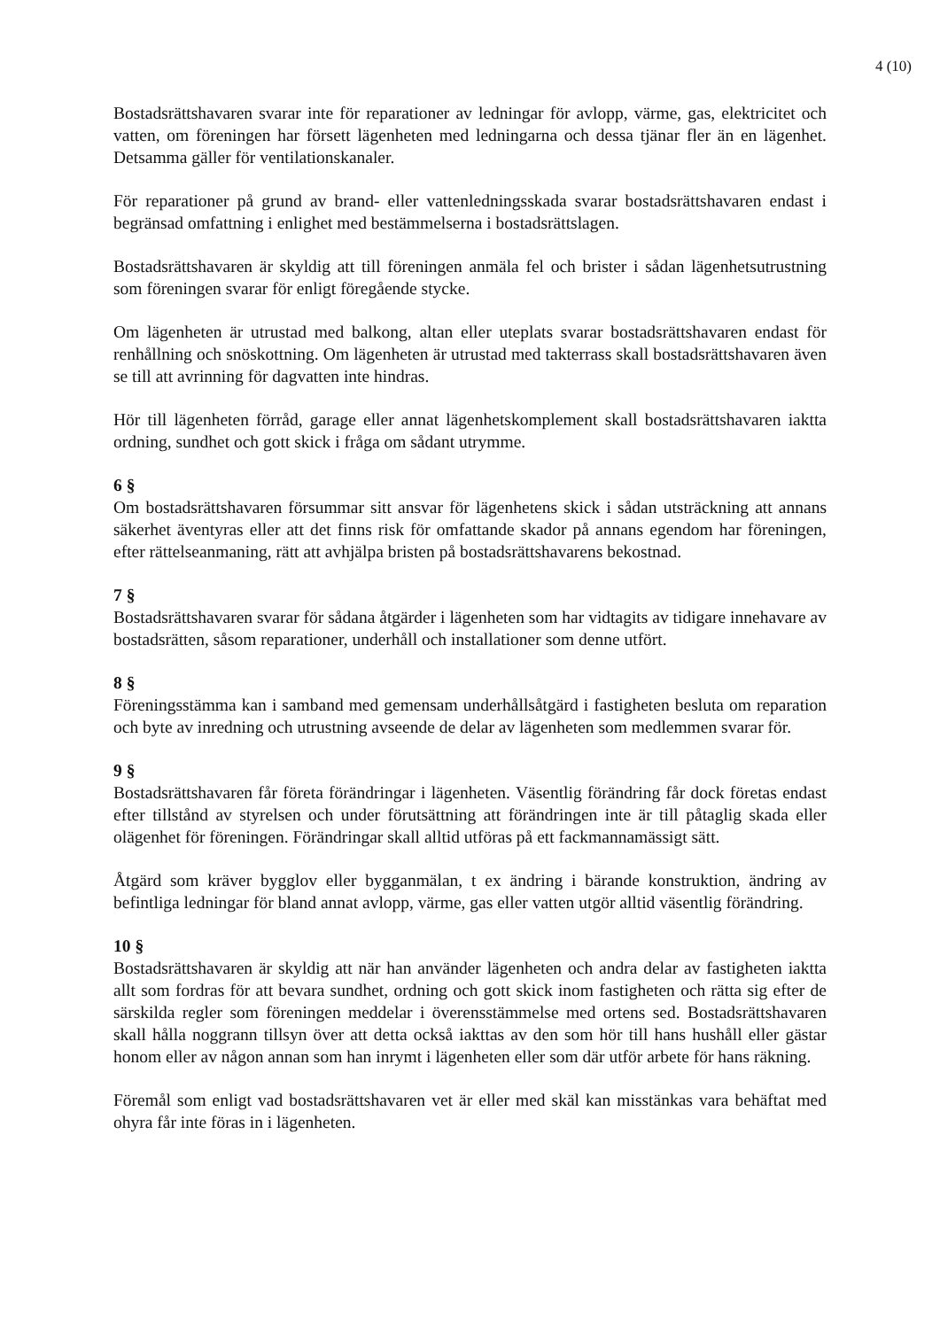4 (10)
Bostadsrättshavaren svarar inte för reparationer av ledningar för avlopp, värme, gas, elektricitet och vatten, om föreningen har försett lägenheten med ledningarna och dessa tjänar fler än en lägenhet. Detsamma gäller för ventilationskanaler.
För reparationer på grund av brand- eller vattenledningsskada svarar bostadsrättshavaren endast i begränsad omfattning i enlighet med bestämmelserna i bostadsrättslagen.
Bostadsrättshavaren är skyldig att till föreningen anmäla fel och brister i sådan lägenhetsutrustning som föreningen svarar för enligt föregående stycke.
Om lägenheten är utrustad med balkong, altan eller uteplats svarar bostadsrättshavaren endast för renhållning och snöskottning. Om lägenheten är utrustad med takterrass skall bostadsrättshavaren även se till att avrinning för dagvatten inte hindras.
Hör till lägenheten förråd, garage eller annat lägenhetskomplement skall bostadsrättshavaren iaktta ordning, sundhet och gott skick i fråga om sådant utrymme.
6 §
Om bostadsrättshavaren försummar sitt ansvar för lägenhetens skick i sådan utsträckning att annans säkerhet äventyras eller att det finns risk för omfattande skador på annans egendom har föreningen, efter rättelseanmaning, rätt att avhjälpa bristen på bostadsrättshavarens bekostnad.
7 §
Bostadsrättshavaren svarar för sådana åtgärder i lägenheten som har vidtagits av tidigare innehavare av bostadsrätten, såsom reparationer, underhåll och installationer som denne utfört.
8 §
Föreningsstämma kan i samband med gemensam underhållsåtgärd i fastigheten besluta om reparation och byte av inredning och utrustning avseende de delar av lägenheten som medlemmen svarar för.
9 §
Bostadsrättshavaren får företa förändringar i lägenheten. Väsentlig förändring får dock företas endast efter tillstånd av styrelsen och under förutsättning att förändringen inte är till påtaglig skada eller olägenhet för föreningen. Förändringar skall alltid utföras på ett fackmannamässigt sätt.
Åtgärd som kräver bygglov eller bygganmälan, t ex ändring i bärande konstruktion, ändring av befintliga ledningar för bland annat avlopp, värme, gas eller vatten utgör alltid väsentlig förändring.
10 §
Bostadsrättshavaren är skyldig att när han använder lägenheten och andra delar av fastigheten iaktta allt som fordras för att bevara sundhet, ordning och gott skick inom fastigheten och rätta sig efter de särskilda regler som föreningen meddelar i överensstämmelse med ortens sed. Bostadsrättshavaren skall hålla noggrann tillsyn över att detta också iakttas av den som hör till hans hushåll eller gästar honom eller av någon annan som han inrymt i lägenheten eller som där utför arbete för hans räkning.
Föremål som enligt vad bostadsrättshavaren vet är eller med skäl kan misstänkas vara behäftat med ohyra får inte föras in i lägenheten.